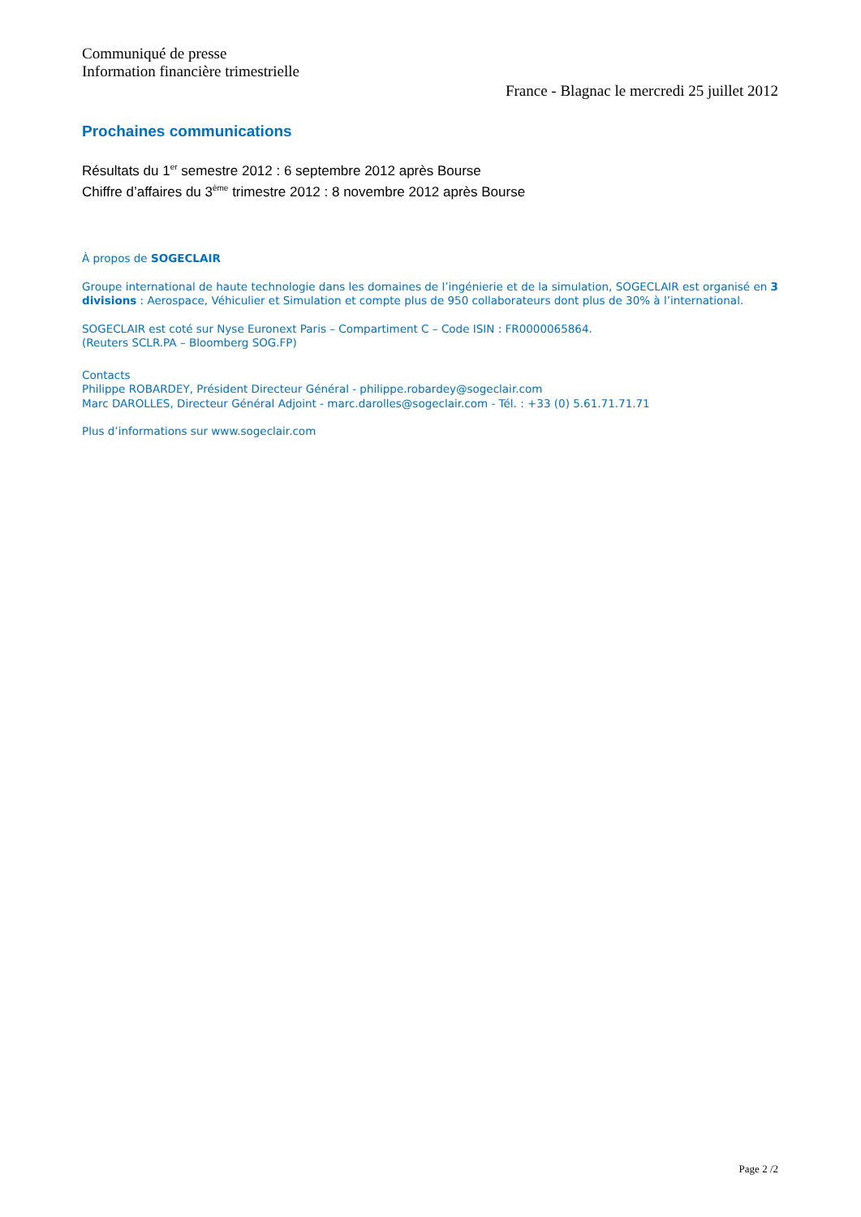Communiqué de presse
Information financière trimestrielle
France - Blagnac le mercredi 25 juillet 2012
Prochaines communications
Résultats du 1<sup>er</sup> semestre 2012 : 6 septembre 2012 après Bourse
Chiffre d’affaires du 3<sup>ème</sup> trimestre 2012 : 8 novembre 2012 après Bourse
À propos de SOGECLAIR
Groupe international de haute technologie dans les domaines de l’ingénierie et de la simulation, SOGECLAIR est organisé en 3 divisions : Aerospace, Véhiculier et Simulation et compte plus de 950 collaborateurs dont plus de 30% à l’international.
SOGECLAIR est coté sur Nyse Euronext Paris – Compartiment C – Code ISIN : FR0000065864.
(Reuters SCLR.PA – Bloomberg SOG.FP)
Contacts
Philippe ROBARDEY, Président Directeur Général - philippe.robardey@sogeclair.com
Marc DAROLLES, Directeur Général Adjoint - marc.darolles@sogeclair.com - Tél. : +33 (0) 5.61.71.71.71
Plus d’informations sur www.sogeclair.com
Page 2 /2